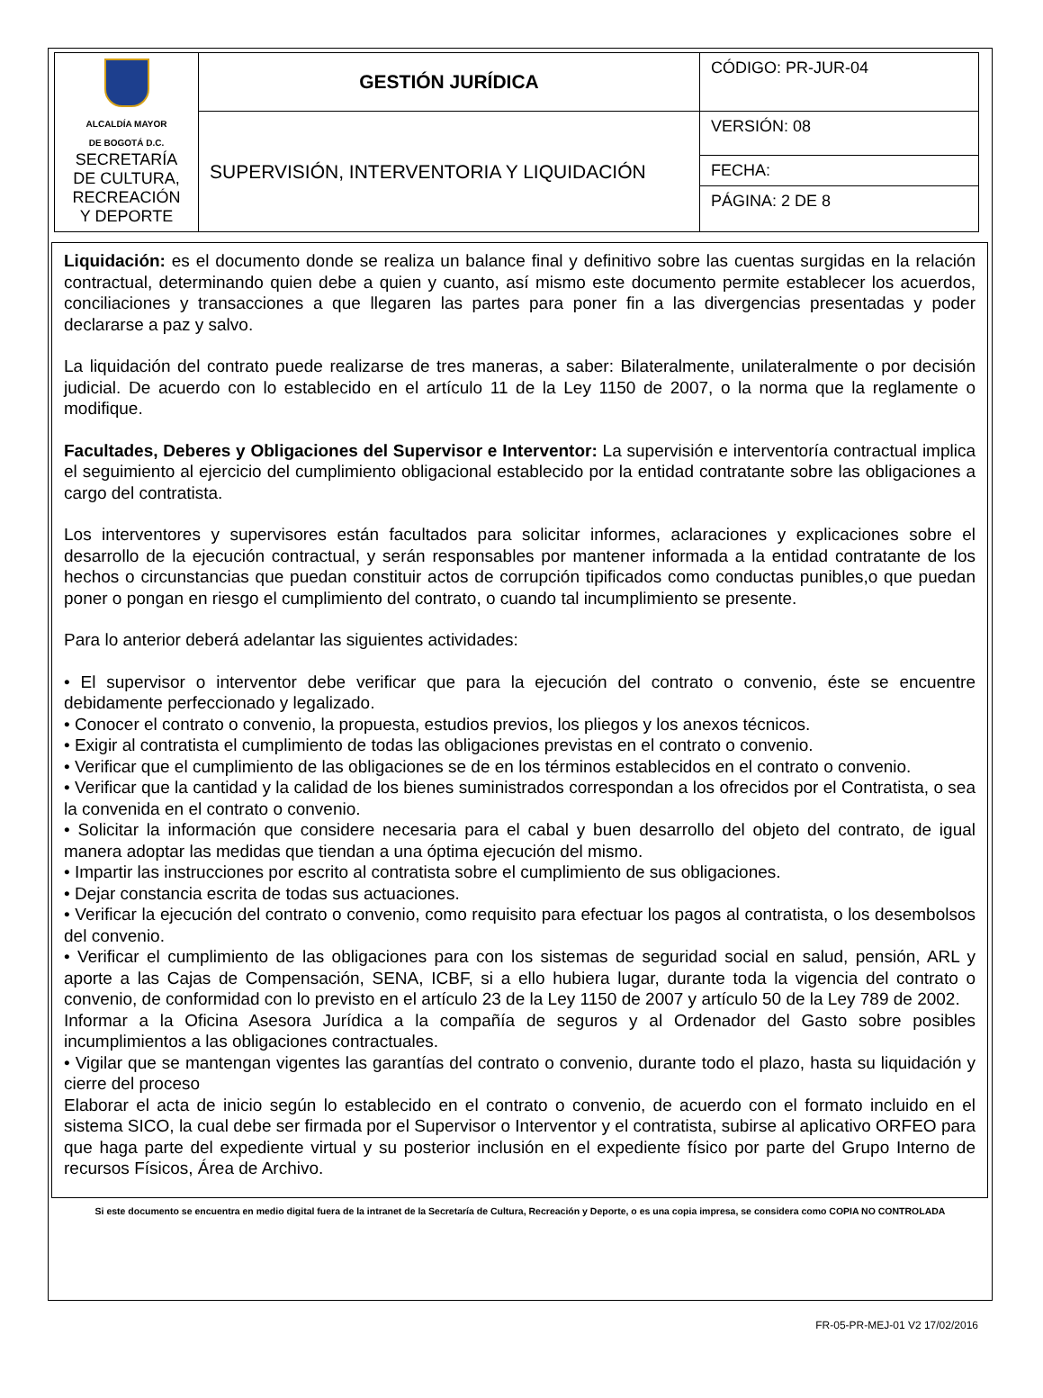| ALCALDÍA MAYOR DE BOGOTÁ D.C. SECRETARÍA DE CULTURA, RECREACIÓN Y DEPORTE | GESTIÓN JURÍDICA | CÓDIGO: PR-JUR-04 |
| | SUPERVISIÓN, INTERVENTORIA Y LIQUIDACIÓN | VERSIÓN: 08 |
| | | FECHA: |
| | | PÁGINA: 2 DE 8 |
Liquidación: es el documento donde se realiza un balance final y definitivo sobre las cuentas surgidas en la relación contractual, determinando quien debe a quien y cuanto, así mismo este documento permite establecer los acuerdos, conciliaciones y transacciones a que llegaren las partes para poner fin a las divergencias presentadas y poder declararse a paz y salvo.
La liquidación del contrato puede realizarse de tres maneras, a saber: Bilateralmente, unilateralmente o por decisión judicial. De acuerdo con lo establecido en el artículo 11 de la Ley 1150 de 2007, o la norma que la reglamente o modifique.
Facultades, Deberes y Obligaciones del Supervisor e Interventor: La supervisión e interventoría contractual implica el seguimiento al ejercicio del cumplimiento obligacional establecido por la entidad contratante sobre las obligaciones a cargo del contratista.
Los interventores y supervisores están facultados para solicitar informes, aclaraciones y explicaciones sobre el desarrollo de la ejecución contractual, y serán responsables por mantener informada a la entidad contratante de los hechos o circunstancias que puedan constituir actos de corrupción tipificados como conductas punibles,o que puedan poner o pongan en riesgo el cumplimiento del contrato, o cuando tal incumplimiento se presente.
Para lo anterior deberá adelantar las siguientes actividades:
• El supervisor o interventor debe verificar que para la ejecución del contrato o convenio, éste se encuentre debidamente perfeccionado y legalizado.
• Conocer el contrato o convenio, la propuesta, estudios previos, los pliegos y los anexos técnicos.
• Exigir al contratista el cumplimiento de todas las obligaciones previstas en el contrato o convenio.
• Verificar que el cumplimiento de las obligaciones se de en los términos establecidos en el contrato o convenio.
• Verificar que la cantidad y la calidad de los bienes suministrados correspondan a los ofrecidos por el Contratista, o sea la convenida en el contrato o convenio.
• Solicitar la información que considere necesaria para el cabal y buen desarrollo del objeto del contrato, de igual manera adoptar las medidas que tiendan a una óptima ejecución del mismo.
• Impartir las instrucciones por escrito al contratista sobre el cumplimiento de sus obligaciones.
• Dejar constancia escrita de todas sus actuaciones.
• Verificar la ejecución del contrato o convenio, como requisito para efectuar los pagos al contratista, o los desembolsos del convenio.
• Verificar el cumplimiento de las obligaciones para con los sistemas de seguridad social en salud, pensión, ARL y aporte a las Cajas de Compensación, SENA, ICBF, si a ello hubiera lugar, durante toda la vigencia del contrato o convenio, de conformidad con lo previsto en el artículo 23 de la Ley 1150 de 2007 y artículo 50 de la Ley 789 de 2002.
Informar a la Oficina Asesora Jurídica a la compañía de seguros y al Ordenador del Gasto sobre posibles incumplimientos a las obligaciones contractuales.
• Vigilar que se mantengan vigentes las garantías del contrato o convenio, durante todo el plazo, hasta su liquidación y cierre del proceso
Elaborar el acta de inicio según lo establecido en el contrato o convenio, de acuerdo con el formato incluido en el sistema SICO, la cual debe ser firmada por el Supervisor o Interventor y el contratista, subirse al aplicativo ORFEO para que haga parte del expediente virtual y su posterior inclusión en el expediente físico por parte del Grupo Interno de recursos Físicos, Área de Archivo.
Si este documento se encuentra en medio digital fuera de la intranet de la Secretaría de Cultura, Recreación y Deporte, o es una copia impresa, se considera como COPIA NO CONTROLADA
FR-05-PR-MEJ-01 V2 17/02/2016